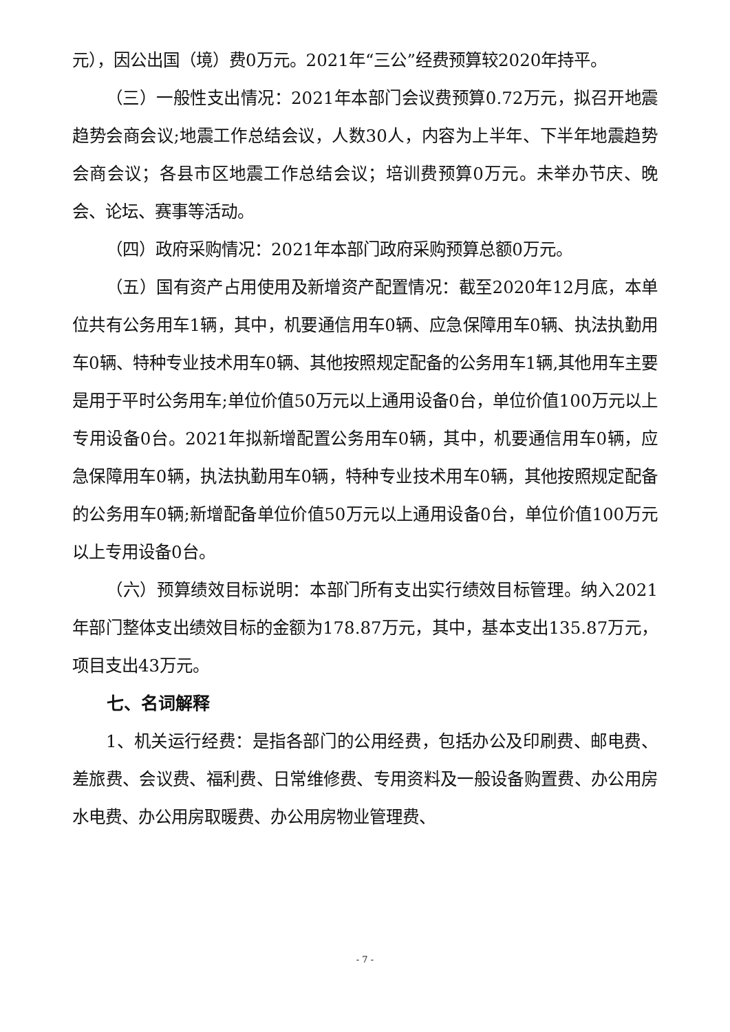元），因公出国（境）费0万元。2021年“三公”经费预算较2020年持平。
（三）一般性支出情况：2021年本部门会议费预算0.72万元，拟召开地震趋势会商会议;地震工作总结会议，人数30人，内容为上半年、下半年地震趋势会商会议；各县市区地震工作总结会议；培训费预算0万元。未举办节庆、晚会、论坛、赛事等活动。
（四）政府采购情况：2021年本部门政府采购预算总额0万元。
（五）国有资产占用使用及新增资产配置情况：截至2020年12月底，本单位共有公务用车1辆，其中，机要通信用车0辆、应急保障用车0辆、执法执勤用车0辆、特种专业技术用车0辆、其他按照规定配备的公务用车1辆,其他用车主要是用于平时公务用车;单位价值50万元以上通用设备0台，单位价值100万元以上专用设备0台。2021年拟新增配置公务用车0辆，其中，机要通信用车0辆，应急保障用车0辆，执法执勤用车0辆，特种专业技术用车0辆，其他按照规定配备的公务用车0辆;新增配备单位价值50万元以上通用设备0台，单位价值100万元以上专用设备0台。
（六）预算绩效目标说明：本部门所有支出实行绩效目标管理。纳入2021年部门整体支出绩效目标的金额为178.87万元，其中，基本支出135.87万元，项目支出43万元。
七、名词解释
1、机关运行经费：是指各部门的公用经费，包括办公及印刷费、邮电费、差旅费、会议费、福利费、日常维修费、专用资料及一般设备购置费、办公用房水电费、办公用房取暖费、办公用房物业管理费、
- 7 -